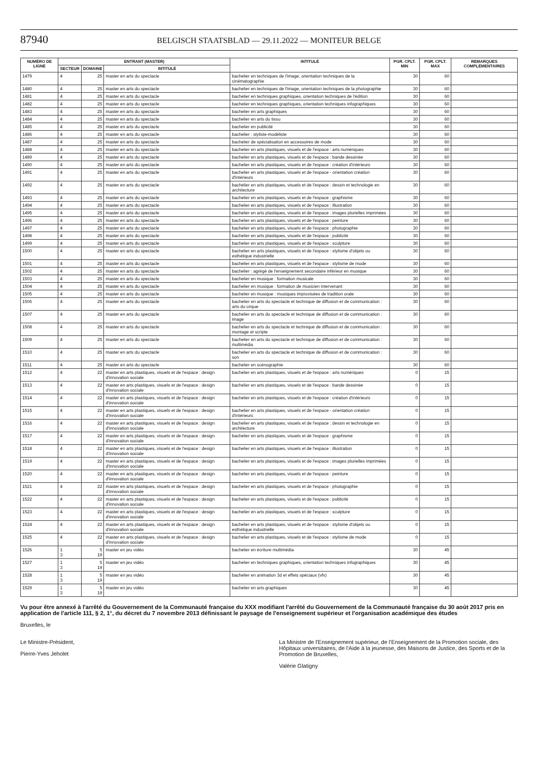87940 BELGISCH STAATSBLAD — 29.11.2022 — MONITEUR BELGE
| NUMÉRO DE LIGNE | ENTRANT (MASTER) | | | INTITULÉ | PGR. CPLT. MIN | PGR. CPLT. MAX | REMARQUES COMPLÉMENTAIRES |
| --- | --- | --- | --- | --- | --- | --- | --- |
| | SECTEUR | DOMAINE | INTITULÉ | | | | |
| 1479 | 4 | 25 | master en arts du spectacle | bachelier en techniques de l'image, orientation techniques de la cinématographie | 30 | 60 | |
| 1480 | 4 | 25 | master en arts du spectacle | bachelier en techniques de l'image, orientation techniques de la photographie | 30 | 60 | |
| 1481 | 4 | 25 | master en arts du spectacle | bachelier en techniques graphiques, orientation techniques de l'édition | 30 | 60 | |
| 1482 | 4 | 25 | master en arts du spectacle | bachelier en techniques graphiques, orientation techniques infographiques | 30 | 60 | |
| 1483 | 4 | 25 | master en arts du spectacle | bachelier en arts graphiques | 30 | 60 | |
| 1484 | 4 | 25 | master en arts du spectacle | bachelier en arts du tissu | 30 | 60 | |
| 1485 | 4 | 25 | master en arts du spectacle | bachelier en publicité | 30 | 60 | |
| 1486 | 4 | 25 | master en arts du spectacle | bachelier : styliste-modéliste | 30 | 60 | |
| 1487 | 4 | 25 | master en arts du spectacle | bachelier de spécialisation en accessoires de mode | 30 | 60 | |
| 1488 | 4 | 25 | master en arts du spectacle | bachelier en arts plastiques, visuels et de l'espace : arts numériques | 30 | 60 | |
| 1489 | 4 | 25 | master en arts du spectacle | bachelier en arts plastiques, visuels et de l'espace : bande dessinée | 30 | 60 | |
| 1490 | 4 | 25 | master en arts du spectacle | bachelier en arts plastiques, visuels et de l'espace : création d'intérieurs | 30 | 60 | |
| 1491 | 4 | 25 | master en arts du spectacle | bachelier en arts plastiques, visuels et de l'espace - orientation création d'intérieurs | 30 | 60 | |
| 1492 | 4 | 25 | master en arts du spectacle | bachelier en arts plastiques, visuels et de l'espace : dessin et technologie en architecture | 30 | 60 | |
| 1493 | 4 | 25 | master en arts du spectacle | bachelier en arts plastiques, visuels et de l'espace : graphisme | 30 | 60 | |
| 1494 | 4 | 25 | master en arts du spectacle | bachelier en arts plastiques, visuels et de l'espace : illustration | 30 | 60 | |
| 1495 | 4 | 25 | master en arts du spectacle | bachelier en arts plastiques, visuels et de l'espace : images plurielles imprimées | 30 | 60 | |
| 1496 | 4 | 25 | master en arts du spectacle | bachelier en arts plastiques, visuels et de l'espace : peinture | 30 | 60 | |
| 1497 | 4 | 25 | master en arts du spectacle | bachelier en arts plastiques, visuels et de l'espace : photographie | 30 | 60 | |
| 1498 | 4 | 25 | master en arts du spectacle | bachelier en arts plastiques, visuels et de l'espace : publicité | 30 | 60 | |
| 1499 | 4 | 25 | master en arts du spectacle | bachelier en arts plastiques, visuels et de l'espace : sculpture | 30 | 60 | |
| 1500 | 4 | 25 | master en arts du spectacle | bachelier en arts plastiques, visuels et de l'espace : stylisme d'objets ou esthétique industrielle | 30 | 60 | |
| 1501 | 4 | 25 | master en arts du spectacle | bachelier en arts plastiques, visuels et de l'espace : stylisme de mode | 30 | 60 | |
| 1502 | 4 | 25 | master en arts du spectacle | bachelier : agrégé de l'enseignement secondaire inférieur en musique | 30 | 60 | |
| 1503 | 4 | 25 | master en arts du spectacle | bachelier en musique : formation musicale | 30 | 60 | |
| 1504 | 4 | 25 | master en arts du spectacle | bachelier en musique : formation de musicien intervenant | 30 | 60 | |
| 1505 | 4 | 25 | master en arts du spectacle | bachelier en musique : musiques improvisées de tradition orale | 30 | 60 | |
| 1506 | 4 | 25 | master en arts du spectacle | bachelier en arts du spectacle et technique de diffusion et de communication : arts du cirque | 30 | 60 | |
| 1507 | 4 | 25 | master en arts du spectacle | bachelier en arts du spectacle et technique de diffusion et de communication : image | 30 | 60 | |
| 1508 | 4 | 25 | master en arts du spectacle | bachelier en arts du spectacle et technique de diffusion et de communication : montage et scripte | 30 | 60 | |
| 1509 | 4 | 25 | master en arts du spectacle | bachelier en arts du spectacle et technique de diffusion et de communication : multimédia | 30 | 60 | |
| 1510 | 4 | 25 | master en arts du spectacle | bachelier en arts du spectacle et technique de diffusion et de communication : son | 30 | 60 | |
| 1511 | 4 | 25 | master en arts du spectacle | bachelier en scénographie | 30 | 60 | |
| 1512 | 4 | 22 | master en arts plastiques, visuels et de l'espace : design d'innovation sociale | bachelier en arts plastiques, visuels et de l'espace : arts numériques | 0 | 15 | |
| 1513 | 4 | 22 | master en arts plastiques, visuels et de l'espace : design d'innovation sociale | bachelier en arts plastiques, visuels et de l'espace : bande dessinée | 0 | 15 | |
| 1514 | 4 | 22 | master en arts plastiques, visuels et de l'espace : design d'innovation sociale | bachelier en arts plastiques, visuels et de l'espace : création d'intérieurs | 0 | 15 | |
| 1515 | 4 | 22 | master en arts plastiques, visuels et de l'espace : design d'innovation sociale | bachelier en arts plastiques, visuels et de l'espace - orientation création d'intérieurs | 0 | 15 | |
| 1516 | 4 | 22 | master en arts plastiques, visuels et de l'espace : design d'innovation sociale | bachelier en arts plastiques, visuels et de l'espace : dessin et technologie en architecture | 0 | 15 | |
| 1517 | 4 | 22 | master en arts plastiques, visuels et de l'espace : design d'innovation sociale | bachelier en arts plastiques, visuels et de l'espace : graphisme | 0 | 15 | |
| 1518 | 4 | 22 | master en arts plastiques, visuels et de l'espace : design d'innovation sociale | bachelier en arts plastiques, visuels et de l'espace : illustration | 0 | 15 | |
| 1519 | 4 | 22 | master en arts plastiques, visuels et de l'espace : design d'innovation sociale | bachelier en arts plastiques, visuels et de l'espace : images plurielles imprimées | 0 | 15 | |
| 1520 | 4 | 22 | master en arts plastiques, visuels et de l'espace : design d'innovation sociale | bachelier en arts plastiques, visuels et de l'espace : peinture | 0 | 15 | |
| 1521 | 4 | 22 | master en arts plastiques, visuels et de l'espace : design d'innovation sociale | bachelier en arts plastiques, visuels et de l'espace : photographie | 0 | 15 | |
| 1522 | 4 | 22 | master en arts plastiques, visuels et de l'espace : design d'innovation sociale | bachelier en arts plastiques, visuels et de l'espace : publicité | 0 | 15 | |
| 1523 | 4 | 22 | master en arts plastiques, visuels et de l'espace : design d'innovation sociale | bachelier en arts plastiques, visuels et de l'espace : sculpture | 0 | 15 | |
| 1524 | 4 | 22 | master en arts plastiques, visuels et de l'espace : design d'innovation sociale | bachelier en arts plastiques, visuels et de l'espace : stylisme d'objets ou esthétique industrielle | 0 | 15 | |
| 1525 | 4 | 22 | master en arts plastiques, visuels et de l'espace : design d'innovation sociale | bachelier en arts plastiques, visuels et de l'espace : stylisme de mode | 0 | 15 | |
| 1526 | 1 3 | 5 19 | master en jeu vidéo | bachelier en écriture multimédia | 30 | 45 | |
| 1527 | 1 3 | 5 19 | master en jeu vidéo | bachelier en techniques graphiques, orientation techniques infographiques | 30 | 45 | |
| 1528 | 1 3 | 5 19 | master en jeu vidéo | bachelier en animation 3d et effets spéciaux (vfx) | 30 | 45 | |
| 1529 | 1 3 | 5 19 | master en jeu vidéo | bachelier en arts graphiques | 30 | 45 | |
Vu pour être annexé à l'arrêté du Gouvernement de la Communauté française du XXX modifiant l'arrêté du Gouvernement de la Communauté française du 30 août 2017 pris en application de l'article 111, § 2, 1°, du décret du 7 novembre 2013 définissant le paysage de l'enseignement supérieur et l'organisation académique des études
Bruxelles, le
Le Ministre-Président,
Pierre-Yves Jeholet
La Ministre de l'Enseignement supérieur, de l'Enseignement de la Promotion sociale, des Hôpitaux universitaires, de l'Aide à la jeunesse, des Maisons de Justice, des Sports et de la Promotion de Bruxelles,
Valérie Glatigny